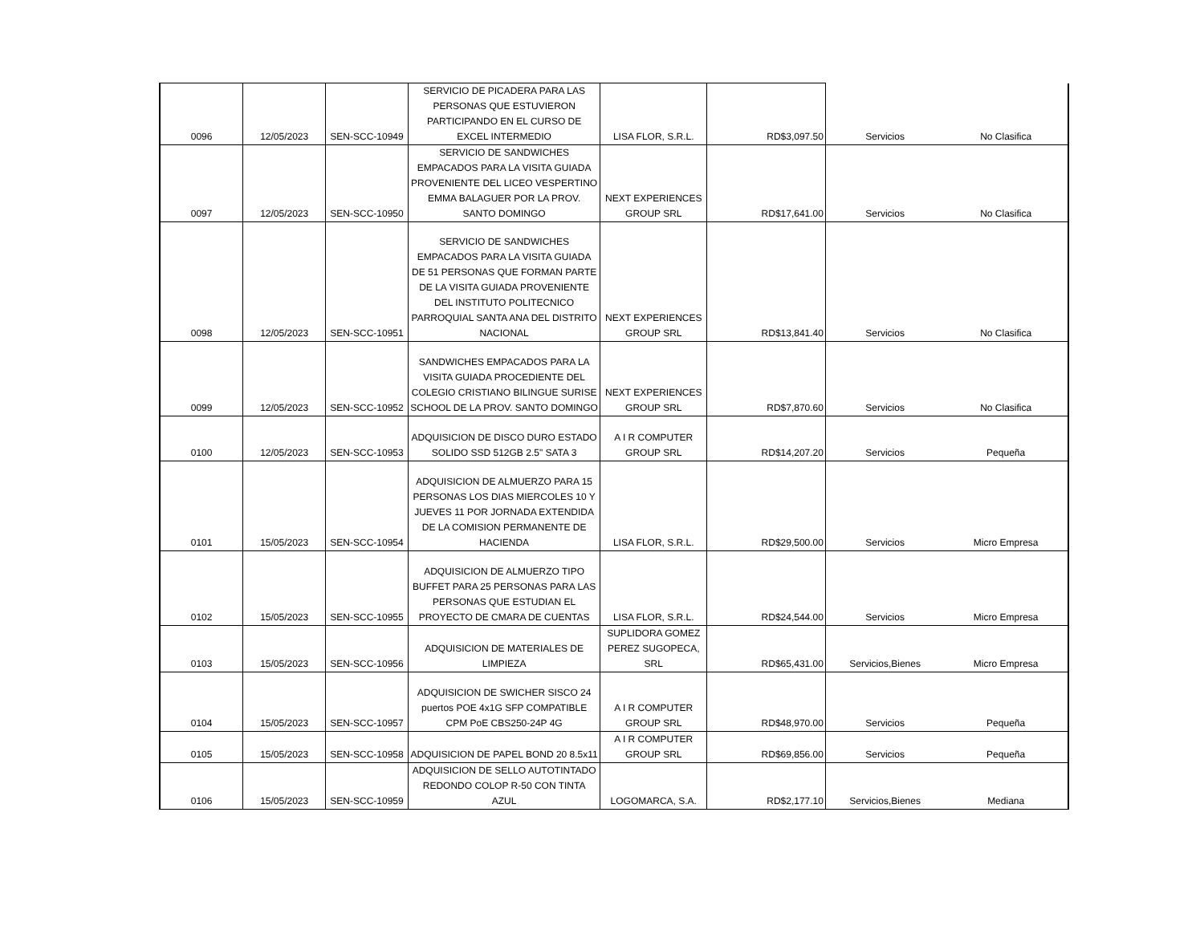| 0096 | 12/05/2023 | SEN-SCC-10949 | SERVICIO DE PICADERA PARA LAS PERSONAS QUE ESTUVIERON PARTICIPANDO EN EL CURSO DE EXCEL INTERMEDIO | LISA FLOR, S.R.L. | RD$3,097.50 | Servicios | No Clasifica |
| 0097 | 12/05/2023 | SEN-SCC-10950 | SERVICIO DE SANDWICHES EMPACADOS PARA LA VISITA GUIADA PROVENIENTE DEL LICEO VESPERTINO EMMA BALAGUER POR LA PROV. SANTO DOMINGO | NEXT EXPERIENCES GROUP SRL | RD$17,641.00 | Servicios | No Clasifica |
| 0098 | 12/05/2023 | SEN-SCC-10951 | SERVICIO DE SANDWICHES EMPACADOS PARA LA VISITA GUIADA DE 51 PERSONAS QUE FORMAN PARTE DE LA VISITA GUIADA PROVENIENTE DEL INSTITUTO POLITECNICO PARROQUIAL SANTA ANA DEL DISTRITO NACIONAL | NEXT EXPERIENCES GROUP SRL | RD$13,841.40 | Servicios | No Clasifica |
| 0099 | 12/05/2023 | SEN-SCC-10952 | SANDWICHES EMPACADOS PARA LA VISITA GUIADA PROCEDIENTE DEL COLEGIO CRISTIANO BILINGUE SURISE SCHOOL DE LA PROV. SANTO DOMINGO | NEXT EXPERIENCES GROUP SRL | RD$7,870.60 | Servicios | No Clasifica |
| 0100 | 12/05/2023 | SEN-SCC-10953 | ADQUISICION DE DISCO DURO ESTADO SOLIDO SSD 512GB 2.5" SATA 3 | A I R COMPUTER GROUP SRL | RD$14,207.20 | Servicios | Pequeña |
| 0101 | 15/05/2023 | SEN-SCC-10954 | ADQUISICION DE ALMUERZO PARA 15 PERSONAS LOS DIAS MIERCOLES 10 Y JUEVES 11 POR JORNADA EXTENDIDA DE LA COMISION PERMANENTE DE HACIENDA | LISA FLOR, S.R.L. | RD$29,500.00 | Servicios | Micro Empresa |
| 0102 | 15/05/2023 | SEN-SCC-10955 | ADQUISICION DE ALMUERZO TIPO BUFFET PARA 25 PERSONAS PARA LAS PERSONAS QUE ESTUDIAN EL PROYECTO DE CMARA DE CUENTAS | LISA FLOR, S.R.L. | RD$24,544.00 | Servicios | Micro Empresa |
| 0103 | 15/05/2023 | SEN-SCC-10956 | ADQUISICION DE MATERIALES DE LIMPIEZA | SUPLIDORA GOMEZ PEREZ SUGOPECA, SRL | RD$65,431.00 | Servicios,Bienes | Micro Empresa |
| 0104 | 15/05/2023 | SEN-SCC-10957 | ADQUISICION DE SWICHER SISCO 24 puertos POE 4x1G SFP COMPATIBLE CPM PoE CBS250-24P 4G | A I R COMPUTER GROUP SRL | RD$48,970.00 | Servicios | Pequeña |
| 0105 | 15/05/2023 | SEN-SCC-10958 | ADQUISICION DE PAPEL BOND 20 8.5x11 | A I R COMPUTER GROUP SRL | RD$69,856.00 | Servicios | Pequeña |
| 0106 | 15/05/2023 | SEN-SCC-10959 | ADQUISICION DE SELLO AUTOTINTADO REDONDO COLOP R-50 CON TINTA AZUL | LOGOMARCA, S.A. | RD$2,177.10 | Servicios,Bienes | Mediana |